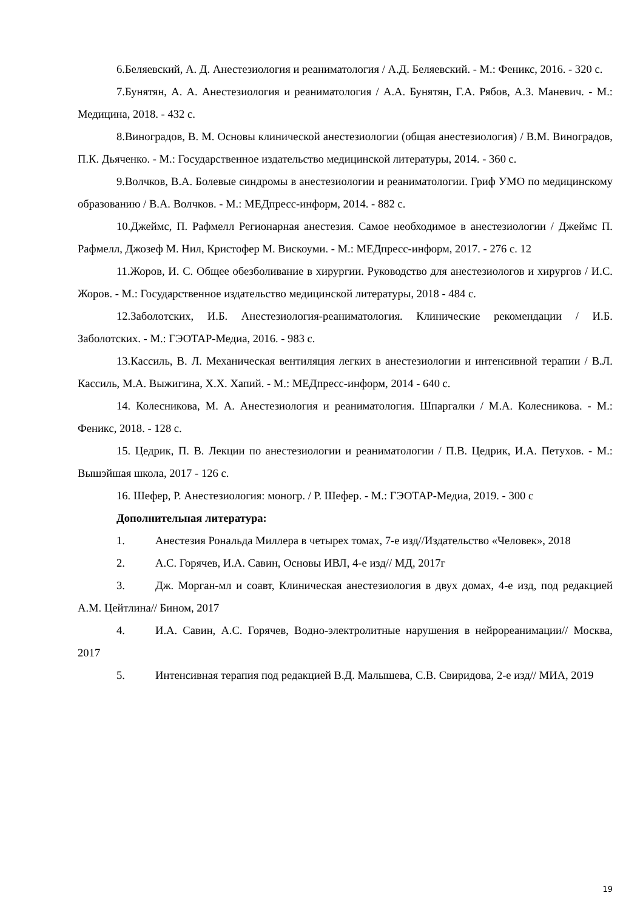6.Беляевский, А. Д. Анестезиология и реаниматология / А.Д. Беляевский. - М.: Феникс, 2016. - 320 с.
7.Бунятян, А. А. Анестезиология и реаниматология / А.А. Бунятян, Г.А. Рябов, А.З. Маневич. - М.: Медицина, 2018. - 432 с.
8.Виноградов, В. М. Основы клинической анестезиологии (общая анестезиология) / В.М. Виноградов, П.К. Дьяченко. - М.: Государственное издательство медицинской литературы, 2014. - 360 с.
9.Волчков, В.А. Болевые синдромы в анестезиологии и реаниматологии. Гриф УМО по медицинскому образованию / В.А. Волчков. - М.: МЕДпресс-информ, 2014. - 882 с.
10.Джеймс, П. Рафмелл Регионарная анестезия. Самое необходимое в анестезиологии / Джеймс П. Рафмелл, Джозеф М. Нил, Кристофер М. Вискоуми. - М.: МЕДпресс-информ, 2017. - 276 с. 12
11.Жоров, И. С. Общее обезболивание в хирургии. Руководство для анестезиологов и хирургов / И.С. Жоров. - М.: Государственное издательство медицинской литературы, 2018 - 484 с.
12.Заболотских, И.Б. Анестезиология-реаниматология. Клинические рекомендации / И.Б. Заболотских. - М.: ГЭОТАР-Медиа, 2016. - 983 с.
13.Кассиль, В. Л. Механическая вентиляция легких в анестезиологии и интенсивной терапии / В.Л. Кассиль, М.А. Выжигина, Х.Х. Хапий. - М.: МЕДпресс-информ, 2014 - 640 с.
14. Колесникова, М. А. Анестезиология и реаниматология. Шпаргалки / М.А. Колесникова. - М.: Феникс, 2018. - 128 с.
15. Цедрик, П. В. Лекции по анестезиологии и реаниматологии / П.В. Цедрик, И.А. Петухов. - М.: Вышэйшая школа, 2017 - 126 с.
16. Шефер, Р. Анестезиология: моногр. / Р. Шефер. - М.: ГЭОТАР-Медиа, 2019. - 300 с
Дополнительная литература:
1. Анестезия Рональда Миллера в четырех томах, 7-е изд//Издательство «Человек», 2018
2. А.С. Горячев, И.А. Савин, Основы ИВЛ, 4-е изд// МД, 2017г
3. Дж. Морган-мл и соавт, Клиническая анестезиология в двух домах, 4-е изд, под редакцией А.М. Цейтлина// Бином, 2017
4. И.А. Савин, А.С. Горячев, Водно-электролитные нарушения в нейрореанимации// Москва, 2017
5. Интенсивная терапия под редакцией В.Д. Малышева, С.В. Свиридова, 2-е изд// МИА, 2019
19